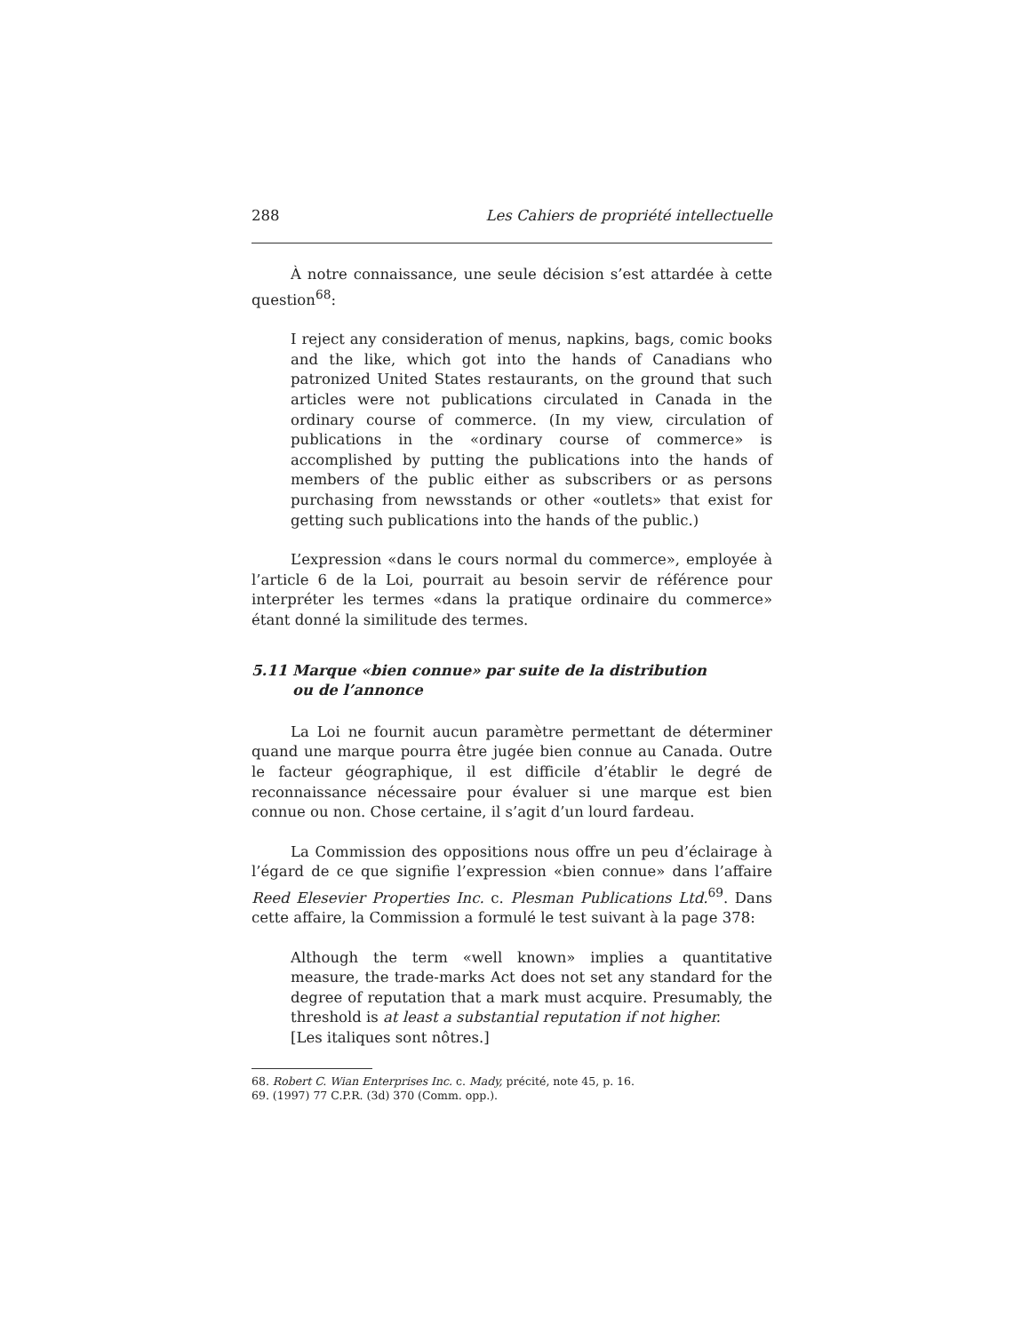288 Les Cahiers de propriété intellectuelle
À notre connaissance, une seule décision s’est attardée à cette question<sup>68</sup>:
I reject any consideration of menus, napkins, bags, comic books and the like, which got into the hands of Canadians who patronized United States restaurants, on the ground that such articles were not publications circulated in Canada in the ordinary course of commerce. (In my view, circulation of publications in the «ordinary course of commerce» is accomplished by putting the publications into the hands of members of the public either as subscribers or as persons purchasing from newsstands or other «outlets» that exist for getting such publications into the hands of the public.)
L’expression «dans le cours normal du commerce», employée à l’article 6 de la Loi, pourrait au besoin servir de référence pour interpréter les termes «dans la pratique ordinaire du commerce» étant donné la similitude des termes.
5.11 Marque «bien connue» par suite de la distribution
ou de l’annonce
La Loi ne fournit aucun paramètre permettant de déterminer quand une marque pourra être jugée bien connue au Canada. Outre le facteur géographique, il est difficile d’établir le degré de reconnaissance nécessaire pour évaluer si une marque est bien connue ou non. Chose certaine, il s’agit d’un lourd fardeau.
La Commission des oppositions nous offre un peu d’éclairage à l’égard de ce que signifie l’expression «bien connue» dans l’affaire Reed Elesevier Properties Inc. c. Plesman Publications Ltd.<sup>69</sup>. Dans cette affaire, la Commission a formulé le test suivant à la page 378:
Although the term «well known» implies a quantitative measure, the trade-marks Act does not set any standard for the degree of reputation that a mark must acquire. Presumably, the threshold is at least a substantial reputation if not higher.
[Les italiques sont nôtres.]
68. Robert C. Wian Enterprises Inc. c. Mady, précité, note 45, p. 16.
69. (1997) 77 C.P.R. (3d) 370 (Comm. opp.).